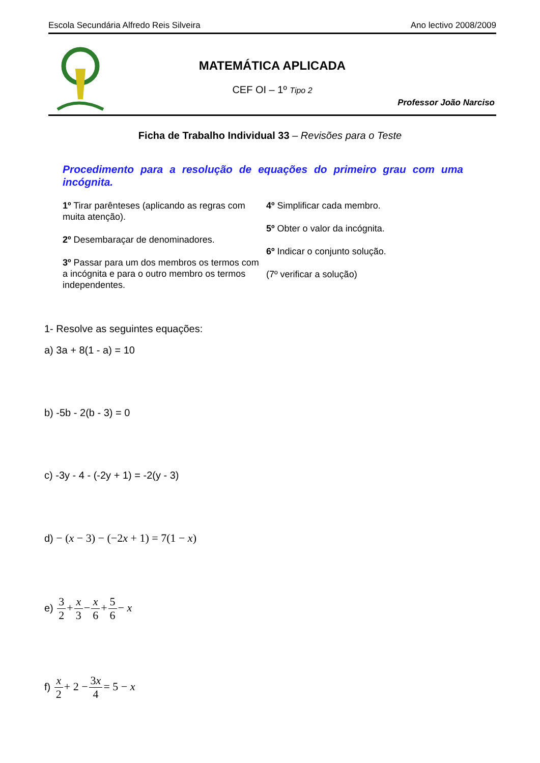Escola Secundária Alfredo Reis Silveira Ano lectivo 2008/2009
MATEMÁTICA APLICADA
CEF OI – 1º Tipo 2
Professor João Narciso
Ficha de Trabalho Individual 33 – Revisões para o Teste
Procedimento para a resolução de equações do primeiro grau com uma incógnita.
1º Tirar parênteses (aplicando as regras com muita atenção).
2º Desembaraçar de denominadores.
3º Passar para um dos membros os termos com a incógnita e para o outro membro os termos independentes.
4º Simplificar cada membro.
5º Obter o valor da incógnita.
6º Indicar o conjunto solução.
(7º verificar a solução)
1- Resolve as seguintes equações:
a) 3a + 8(1 - a) = 10
b) -5b - 2(b - 3) = 0
c) -3y - 4 - (-2y + 1) = -2(y - 3)
d) − (x − 3) − (−2x + 1) = 7(1 − x)
e) 3 2+x 3−x 6+5 6− x
f) x 2+ 2 −3x 4= 5 − x